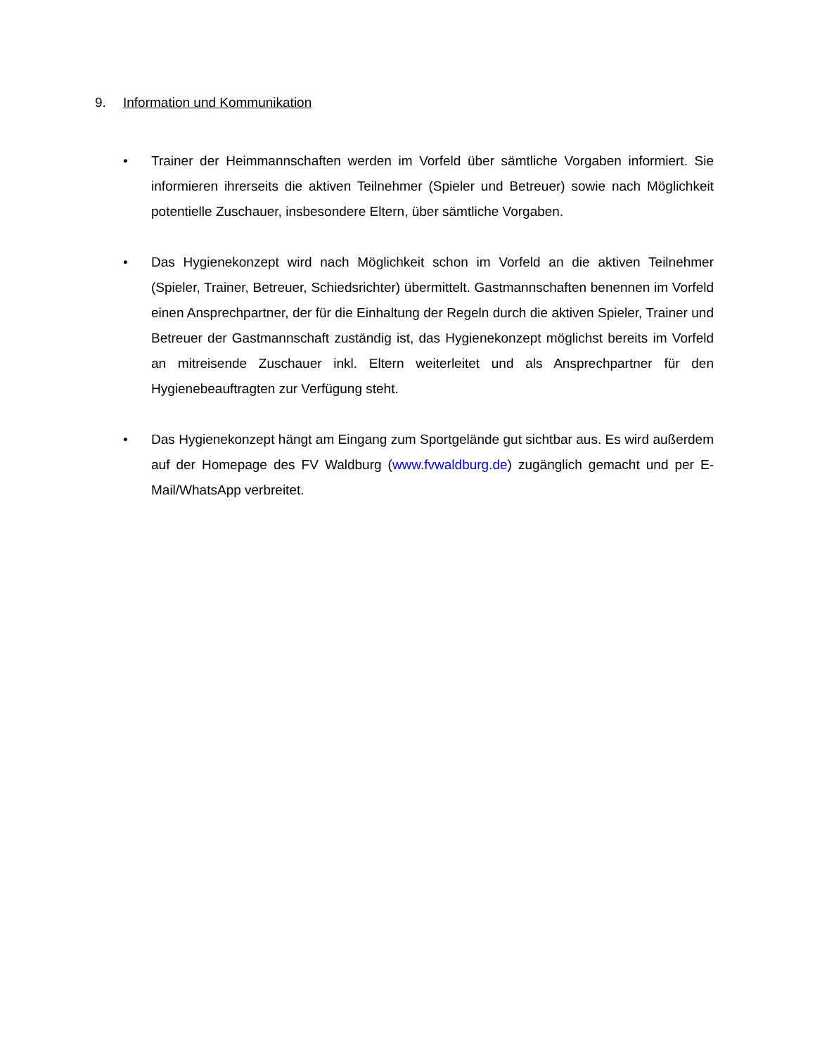9. Information und Kommunikation
• Trainer der Heimmannschaften werden im Vorfeld über sämtliche Vorgaben informiert. Sie informieren ihrerseits die aktiven Teilnehmer (Spieler und Betreuer) sowie nach Möglichkeit potentielle Zuschauer, insbesondere Eltern, über sämtliche Vorgaben.
• Das Hygienekonzept wird nach Möglichkeit schon im Vorfeld an die aktiven Teilnehmer (Spieler, Trainer, Betreuer, Schiedsrichter) übermittelt. Gastmannschaften benennen im Vorfeld einen Ansprechpartner, der für die Einhaltung der Regeln durch die aktiven Spieler, Trainer und Betreuer der Gastmannschaft zuständig ist, das Hygienekonzept möglichst bereits im Vorfeld an mitreisende Zuschauer inkl. Eltern weiterleitet und als Ansprechpartner für den Hygienebeauftragten zur Verfügung steht.
• Das Hygienekonzept hängt am Eingang zum Sportgelände gut sichtbar aus. Es wird außerdem auf der Homepage des FV Waldburg (www.fvwaldburg.de) zugänglich gemacht und per E-Mail/WhatsApp verbreitet.